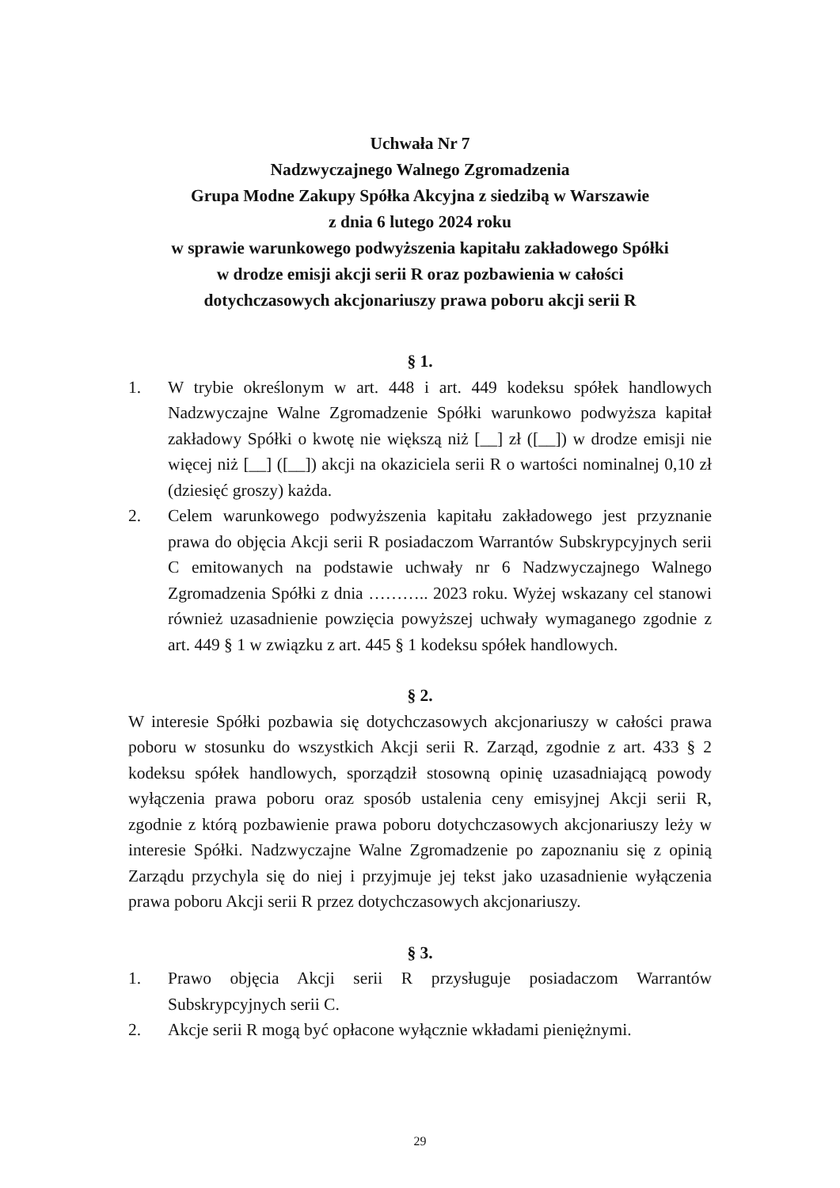Uchwała Nr 7
Nadzwyczajnego Walnego Zgromadzenia
Grupa Modne Zakupy Spółka Akcyjna z siedzibą w Warszawie
z dnia 6 lutego 2024 roku
w sprawie warunkowego podwyższenia kapitału zakładowego Spółki
w drodze emisji akcji serii R oraz pozbawienia w całości
dotychczasowych akcjonariuszy prawa poboru akcji serii R
§ 1.
1. W trybie określonym w art. 448 i art. 449 kodeksu spółek handlowych Nadzwyczajne Walne Zgromadzenie Spółki warunkowo podwyższa kapitał zakładowy Spółki o kwotę nie większą niż [__] zł ([__]) w drodze emisji nie więcej niż [__] ([__]) akcji na okaziciela serii R o wartości nominalnej 0,10 zł (dziesięć groszy) każda.
2. Celem warunkowego podwyższenia kapitału zakładowego jest przyznanie prawa do objęcia Akcji serii R posiadaczom Warrantów Subskrypcyjnych serii C emitowanych na podstawie uchwały nr 6 Nadzwyczajnego Walnego Zgromadzenia Spółki z dnia ……….. 2023 roku. Wyżej wskazany cel stanowi również uzasadnienie powzięcia powyższej uchwały wymaganego zgodnie z art. 449 § 1 w związku z art. 445 § 1 kodeksu spółek handlowych.
§ 2.
W interesie Spółki pozbawia się dotychczasowych akcjonariuszy w całości prawa poboru w stosunku do wszystkich Akcji serii R. Zarząd, zgodnie z art. 433 § 2 kodeksu spółek handlowych, sporządził stosowną opinię uzasadniającą powody wyłączenia prawa poboru oraz sposób ustalenia ceny emisyjnej Akcji serii R, zgodnie z którą pozbawienie prawa poboru dotychczasowych akcjonariuszy leży w interesie Spółki. Nadzwyczajne Walne Zgromadzenie po zapoznaniu się z opinią Zarządu przychyla się do niej i przyjmuje jej tekst jako uzasadnienie wyłączenia prawa poboru Akcji serii R przez dotychczasowych akcjonariuszy.
§ 3.
1. Prawo objęcia Akcji serii R przysługuje posiadaczom Warrantów Subskrypcyjnych serii C.
2. Akcje serii R mogą być opłacone wyłącznie wkładami pieniężnymi.
29